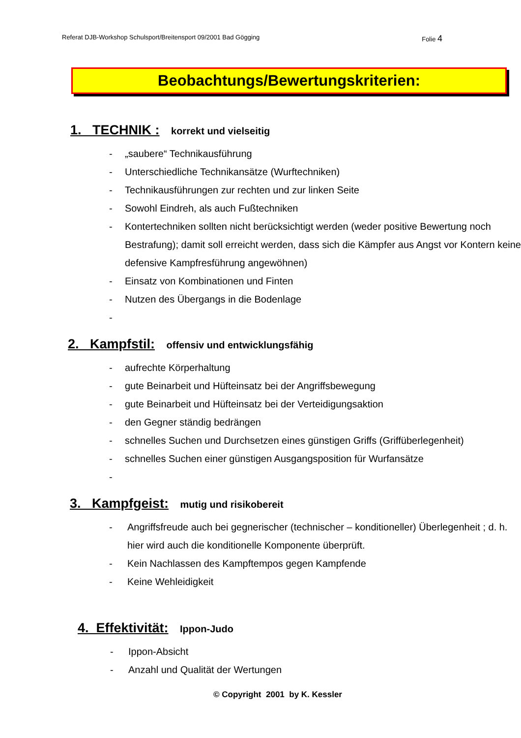Referat DJB-Workshop Schulsport/Breitensport 09/2001 Bad Gögging Folie 4
Beobachtungs/Bewertungskriterien:
1. TECHNIK : korrekt und vielseitig
- „saubere“ Technikausführung
- Unterschiedliche Technikansätze (Wurftechniken)
- Technikausführungen zur rechten und zur linken Seite
- Sowohl Eindreh, als auch Fußtechniken
- Kontertechniken sollten nicht berücksichtigt werden (weder positive Bewertung noch Bestrafung); damit soll erreicht werden, dass sich die Kämpfer aus Angst vor Kontern keine defensive Kampfresführung angewöhnen)
- Einsatz von Kombinationen und Finten
- Nutzen des Übergangs in die Bodenlage
-
2. Kampfstil: offensiv und entwicklungsfähig
- aufrechte Körperhaltung
- gute Beinarbeit und Hüfteinsatz bei der Angriffsbewegung
- gute Beinarbeit und Hüfteinsatz bei der Verteidigungsaktion
- den Gegner ständig bedrängen
- schnelles Suchen und Durchsetzen eines günstigen Griffs (Griffüberlegenheit)
- schnelles Suchen einer günstigen Ausgangsposition für Wurfansätze
-
3. Kampfgeist: mutig und risikobereit
- Angriffsfreude auch bei gegnerischer (technischer – konditioneller) Überlegenheit ; d. h. hier wird auch die konditionelle Komponente überprüft.
- Kein Nachlassen des Kampftempos gegen Kampfende
- Keine Wehleidigkeit
4. Effektivität: Ippon-Judo
- Ippon-Absicht
- Anzahl und Qualität der Wertungen
© Copyright 2001 by K. Kessler